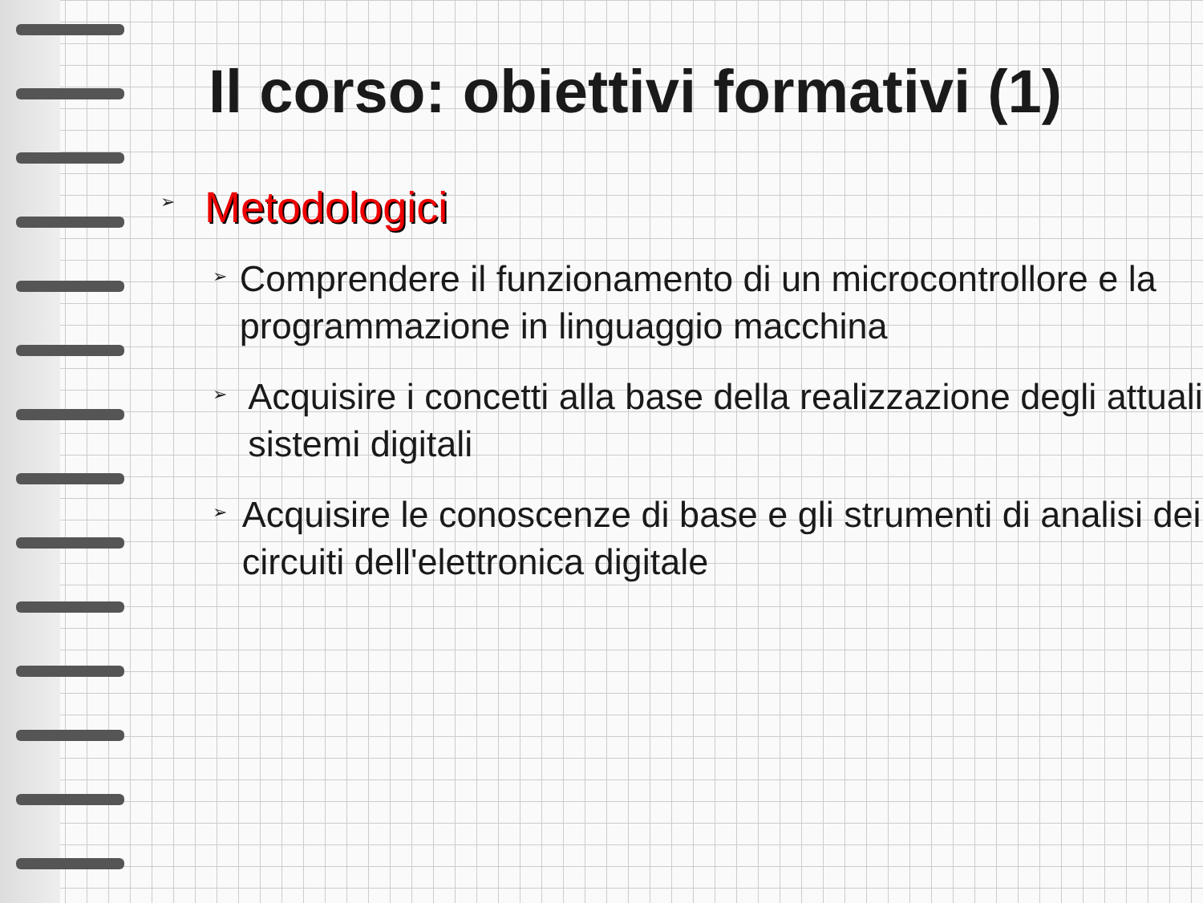Il corso: obiettivi formativi (1)
➢ Metodologici
➢ Comprendere il funzionamento di un microcontrollore e la programmazione in linguaggio macchina
➢ Acquisire i concetti alla base della realizzazione degli attuali sistemi digitali
➢ Acquisire le conoscenze di base e gli strumenti di analisi dei circuiti dell'elettronica digitale